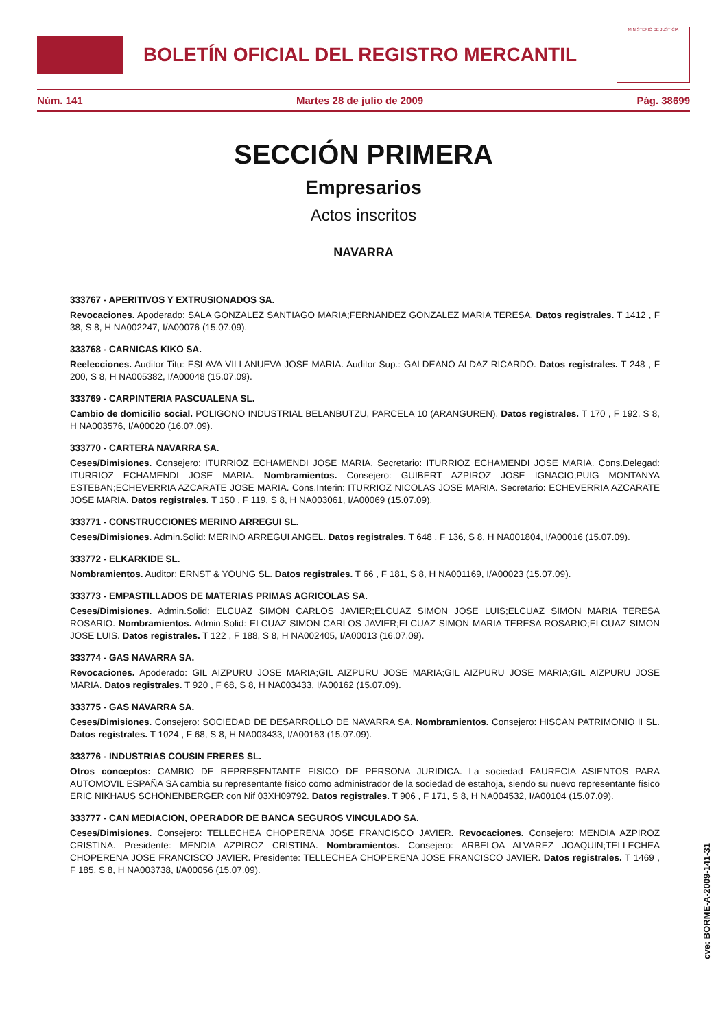BOLETÍN OFICIAL DEL REGISTRO MERCANTIL
MINISTERIO DE JUSTICIA
Núm. 141 Martes 28 de julio de 2009 Pág. 38699
SECCIÓN PRIMERA
Empresarios
Actos inscritos
NAVARRA
333767 - APERITIVOS Y EXTRUSIONADOS SA.
Revocaciones. Apoderado: SALA GONZALEZ SANTIAGO MARIA;FERNANDEZ GONZALEZ MARIA TERESA. Datos registrales. T 1412 , F 38, S 8, H NA002247, I/A00076 (15.07.09).
333768 - CARNICAS KIKO SA.
Reelecciones. Auditor Titu: ESLAVA VILLANUEVA JOSE MARIA. Auditor Sup.: GALDEANO ALDAZ RICARDO. Datos registrales. T 248 , F 200, S 8, H NA005382, I/A00048 (15.07.09).
333769 - CARPINTERIA PASCUALENA SL.
Cambio de domicilio social. POLIGONO INDUSTRIAL BELANBUTZU, PARCELA 10 (ARANGUREN). Datos registrales. T 170 , F 192, S 8, H NA003576, I/A00020 (16.07.09).
333770 - CARTERA NAVARRA SA.
Ceses/Dimisiones. Consejero: ITURRIOZ ECHAMENDI JOSE MARIA. Secretario: ITURRIOZ ECHAMENDI JOSE MARIA. Cons.Delegad: ITURRIOZ ECHAMENDI JOSE MARIA. Nombramientos. Consejero: GUIBERT AZPIROZ JOSE IGNACIO;PUIG MONTANYA ESTEBAN;ECHEVERRIA AZCARATE JOSE MARIA. Cons.Interin: ITURRIOZ NICOLAS JOSE MARIA. Secretario: ECHEVERRIA AZCARATE JOSE MARIA. Datos registrales. T 150 , F 119, S 8, H NA003061, I/A00069 (15.07.09).
333771 - CONSTRUCCIONES MERINO ARREGUI SL.
Ceses/Dimisiones. Admin.Solid: MERINO ARREGUI ANGEL. Datos registrales. T 648 , F 136, S 8, H NA001804, I/A00016 (15.07.09).
333772 - ELKARKIDE SL.
Nombramientos. Auditor: ERNST & YOUNG SL. Datos registrales. T 66 , F 181, S 8, H NA001169, I/A00023 (15.07.09).
333773 - EMPASTILLADOS DE MATERIAS PRIMAS AGRICOLAS SA.
Ceses/Dimisiones. Admin.Solid: ELCUAZ SIMON CARLOS JAVIER;ELCUAZ SIMON JOSE LUIS;ELCUAZ SIMON MARIA TERESA ROSARIO. Nombramientos. Admin.Solid: ELCUAZ SIMON CARLOS JAVIER;ELCUAZ SIMON MARIA TERESA ROSARIO;ELCUAZ SIMON JOSE LUIS. Datos registrales. T 122 , F 188, S 8, H NA002405, I/A00013 (16.07.09).
333774 - GAS NAVARRA SA.
Revocaciones. Apoderado: GIL AIZPURU JOSE MARIA;GIL AIZPURU JOSE MARIA;GIL AIZPURU JOSE MARIA;GIL AIZPURU JOSE MARIA. Datos registrales. T 920 , F 68, S 8, H NA003433, I/A00162 (15.07.09).
333775 - GAS NAVARRA SA.
Ceses/Dimisiones. Consejero: SOCIEDAD DE DESARROLLO DE NAVARRA SA. Nombramientos. Consejero: HISCAN PATRIMONIO II SL. Datos registrales. T 1024 , F 68, S 8, H NA003433, I/A00163 (15.07.09).
333776 - INDUSTRIAS COUSIN FRERES SL.
Otros conceptos: CAMBIO DE REPRESENTANTE FISICO DE PERSONA JURIDICA. La sociedad FAURECIA ASIENTOS PARA AUTOMOVIL ESPAÑA SA cambia su representante físico como administrador de la sociedad de estahoja, siendo su nuevo representante físico ERIC NIKHAUS SCHONENBERGER con Nif 03XH09792. Datos registrales. T 906 , F 171, S 8, H NA004532, I/A00104 (15.07.09).
333777 - CAN MEDIACION, OPERADOR DE BANCA SEGUROS VINCULADO SA.
Ceses/Dimisiones. Consejero: TELLECHEA CHOPERENA JOSE FRANCISCO JAVIER. Revocaciones. Consejero: MENDIA AZPIROZ CRISTINA. Presidente: MENDIA AZPIROZ CRISTINA. Nombramientos. Consejero: ARBELOA ALVAREZ JOAQUIN;TELLECHEA CHOPERENA JOSE FRANCISCO JAVIER. Presidente: TELLECHEA CHOPERENA JOSE FRANCISCO JAVIER. Datos registrales. T 1469 , F 185, S 8, H NA003738, I/A00056 (15.07.09).
cve: BORME-A-2009-141-31